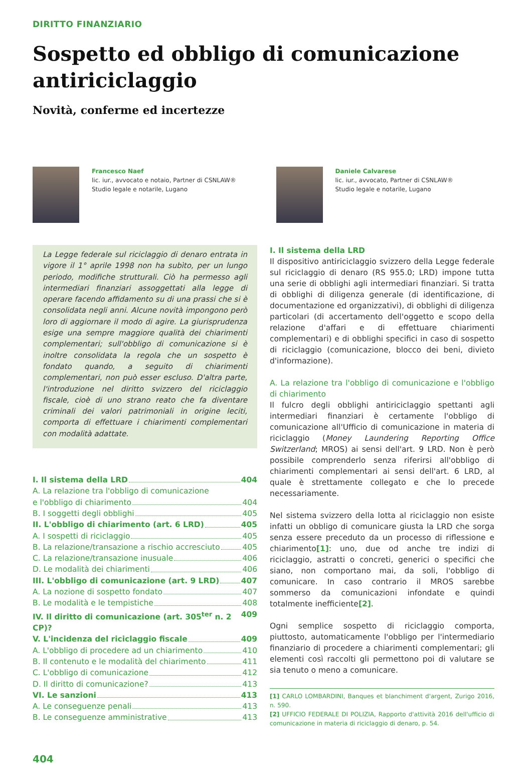DIRITTO FINANZIARIO
Sospetto ed obbligo di comunicazione antiriciclaggio
Novità, conferme ed incertezze
Francesco Naef
lic. iur., avvocato e notaio, Partner di CSNLAW®
Studio legale e notarile, Lugano
Daniele Calvarese
lic. iur., avvocato, Partner di CSNLAW®
Studio legale e notarile, Lugano
La Legge federale sul riciclaggio di denaro entrata in vigore il 1° aprile 1998 non ha subìto, per un lungo periodo, modifiche strutturali. Ciò ha permesso agli intermediari finanziari assoggettati alla legge di operare facendo affidamento su di una prassi che si è consolidata negli anni. Alcune novità impongono però loro di aggiornare il modo di agire. La giurisprudenza esige una sempre maggiore qualità dei chiarimenti complementari; sull'obbligo di comunicazione si è inoltre consolidata la regola che un sospetto è fondato quando, a seguito di chiarimenti complementari, non può esser escluso. D'altra parte, l'introduzione nel diritto svizzero del riciclaggio fiscale, cioè di uno strano reato che fa diventare criminali dei valori patrimoniali in origine leciti, comporta di effettuare i chiarimenti complementari con modalità adattate.
I. Il sistema della LRD 404
A. La relazione tra l'obbligo di comunicazione
e l'obbligo di chiarimento 404
B. I soggetti degli obblighi 405
II. L'obbligo di chiarimento (art. 6 LRD) 405
A. I sospetti di riciclaggio 405
B. La relazione/transazione a rischio accresciuto 405
C. La relazione/transazione inusuale 406
D. Le modalità dei chiarimenti 406
III. L'obbligo di comunicazione (art. 9 LRD) 407
A. La nozione di sospetto fondato 407
B. Le modalità e le tempistiche 408
IV. Il diritto di comunicazione (art. 305<sup>ter</sup> n. 2 CP)? 409
V. L'incidenza del riciclaggio fiscale 409
A. L'obbligo di procedere ad un chiarimento 410
B. Il contenuto e le modalità del chiarimento 411
C. L'obbligo di comunicazione 412
D. Il diritto di comunicazione? 413
VI. Le sanzioni 413
A. Le conseguenze penali 413
B. Le conseguenze amministrative 413
I. Il sistema della LRD
Il dispositivo antiriciclaggio svizzero della Legge federale sul riciclaggio di denaro (RS 955.0; LRD) impone tutta una serie di obblighi agli intermediari finanziari. Si tratta di obblighi di diligenza generale (di identificazione, di documentazione ed organizzativi), di obblighi di diligenza particolari (di accertamento dell'oggetto e scopo della relazione d'affari e di effettuare chiarimenti complementari) e di obblighi specifici in caso di sospetto di riciclaggio (comunicazione, blocco dei beni, divieto d'informazione).
A. La relazione tra l'obbligo di comunicazione e l'obbligo di chiarimento
Il fulcro degli obblighi antiriciclaggio spettanti agli intermediari finanziari è certamente l'obbligo di comunicazione all'Ufficio di comunicazione in materia di riciclaggio (Money Laundering Reporting Office Switzerland; MROS) ai sensi dell'art. 9 LRD. Non è però possibile comprenderlo senza riferirsi all'obbligo di chiarimenti complementari ai sensi dell'art. 6 LRD, al quale è strettamente collegato e che lo precede necessariamente.
Nel sistema svizzero della lotta al riciclaggio non esiste infatti un obbligo di comunicare giusta la LRD che sorga senza essere preceduto da un processo di riflessione e chiarimento[1]: uno, due od anche tre indizi di riciclaggio, astratti o concreti, generici o specifici che siano, non comportano mai, da soli, l'obbligo di comunicare. In caso contrario il MROS sarebbe sommerso da comunicazioni infondate e quindi totalmente inefficiente[2].
Ogni semplice sospetto di riciclaggio comporta, piuttosto, automaticamente l'obbligo per l'intermediario finanziario di procedere a chiarimenti complementari; gli elementi così raccolti gli permettono poi di valutare se sia tenuto o meno a comunicare.
[1] CARLO LOMBARDINI, Banques et blanchiment d'argent, Zurigo 2016, n. 590.
[2] UFFICIO FEDERALE DI POLIZIA, Rapporto d'attività 2016 dell'ufficio di comunicazione in materia di riciclaggio di denaro, p. 54.
404